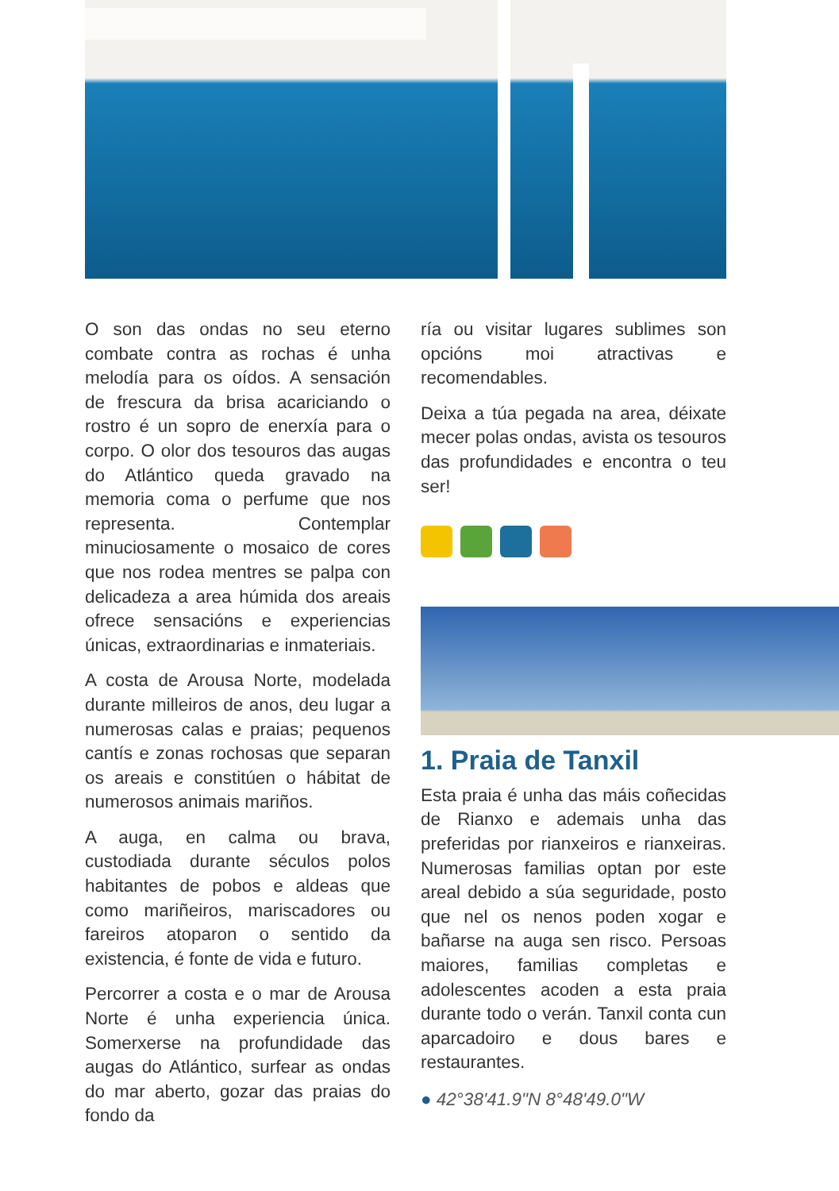O son das ondas no seu eterno combate contra as rochas é unha melodía para os oídos. A sensación de frescura da brisa acariciando o rostro é un sopro de enerxía para o corpo. O olor dos tesouros das augas do Atlántico queda gravado na memoria coma o perfume que nos representa. Contemplar minuciosamente o mosaico de cores que nos rodea mentres se palpa con delicadeza a area húmida dos areais ofrece sensacións e experiencias únicas, extraordinarias e inmateriais.
A costa de Arousa Norte, modelada durante milleiros de anos, deu lugar a numerosas calas e praias; pequenos cantís e zonas rochosas que separan os areais e constitúen o hábitat de numerosos animais mariños.
A auga, en calma ou brava, custodiada durante séculos polos habitantes de pobos e aldeas que como mariñeiros, mariscadores ou fareiros atoparon o sentido da existencia, é fonte de vida e futuro.
Percorrer a costa e o mar de Arousa Norte é unha experiencia única. Somerxerse na profundidade das augas do Atlántico, surfear as ondas do mar aberto, gozar das praias do fondo da
ría ou visitar lugares sublimes son opcións moi atractivas e recomendables.
Deixa a túa pegada na area, déixate mecer polas ondas, avista os tesouros das profundidades e encontra o teu ser!
1. Praia de Tanxil
Esta praia é unha das máis coñecidas de Rianxo e ademais unha das preferidas por rianxeiros e rianxeiras. Numerosas familias optan por este areal debido a súa seguridade, posto que nel os nenos poden xogar e bañarse na auga sen risco. Persoas maiores, familias completas e adolescentes acoden a esta praia durante todo o verán. Tanxil conta cun aparcadoiro e dous bares e restaurantes.
● 42°38'41.9"N 8°48'49.0"W